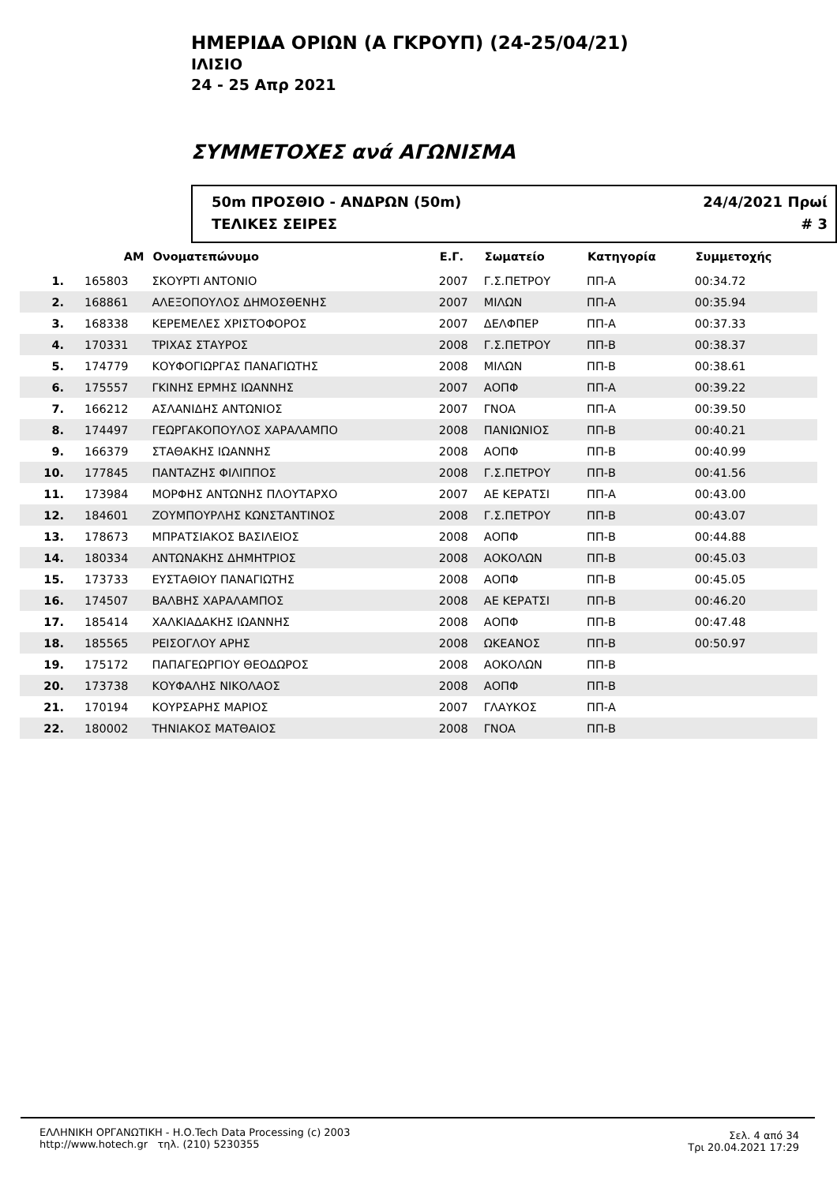ΗΜΕΡΙΔΑ ΟΡΙΩΝ (Α ΓΚΡΟΥΠ) (24-25/04/21)
ΙΛΙΣΙΟ
24 - 25 Απρ 2021
ΣΥΜΜΕΤΟΧΕΣ ανά ΑΓΩΝΙΣΜΑ
50m ΠΡΟΣΘΙΟ - ΑΝΔΡΩΝ (50m)
ΤΕΛΙΚΕΣ ΣΕΙΡΕΣ
24/4/2021 Πρωί
# 3
| | ΑΜ | Ονοματεπώνυμο | Ε.Γ. | Σωματείο | Κατηγορία | Συμμετοχής | |
| --- | --- | --- | --- | --- | --- | --- | --- |
| 1. | 165803 | ΣΚΟΥΡΤΙ ΑΝΤΟΝΙΟ | 2007 | Γ.Σ.ΠΕΤΡΟΥ | ΠΠ-Α | 00:34.72 | |
| 2. | 168861 | ΑΛΕΞΟΠΟΥΛΟΣ ΔΗΜΟΣΘΕΝΗΣ | 2007 | ΜΙΛΩΝ | ΠΠ-Α | 00:35.94 | |
| 3. | 168338 | ΚΕΡΕΜΕΛΕΣ ΧΡΙΣΤΟΦΟΡΟΣ | 2007 | ΔΕΛΦΠΕΡ | ΠΠ-Α | 00:37.33 | |
| 4. | 170331 | ΤΡΙΧΑΣ ΣΤΑΥΡΟΣ | 2008 | Γ.Σ.ΠΕΤΡΟΥ | ΠΠ-Β | 00:38.37 | |
| 5. | 174779 | ΚΟΥΦΟΓΙΩΡΓΑΣ ΠΑΝΑΓΙΩΤΗΣ | 2008 | ΜΙΛΩΝ | ΠΠ-Β | 00:38.61 | |
| 6. | 175557 | ΓΚΙΝΗΣ ΕΡΜΗΣ ΙΩΑΝΝΗΣ | 2007 | ΑΟΠΦ | ΠΠ-Α | 00:39.22 | |
| 7. | 166212 | ΑΣΛΑΝΙΔΗΣ ΑΝΤΩΝΙΟΣ | 2007 | ΓΝΟΑ | ΠΠ-Α | 00:39.50 | |
| 8. | 174497 | ΓΕΩΡΓΑΚΟΠΟΥΛΟΣ ΧΑΡΑΛΑΜΠΟ | 2008 | ΠΑΝΙΩΝΙΟΣ | ΠΠ-Β | 00:40.21 | |
| 9. | 166379 | ΣΤΑΘΑΚΗΣ ΙΩΑΝΝΗΣ | 2008 | ΑΟΠΦ | ΠΠ-Β | 00:40.99 | |
| 10. | 177845 | ΠΑΝΤΑΖΗΣ ΦΙΛΙΠΠΟΣ | 2008 | Γ.Σ.ΠΕΤΡΟΥ | ΠΠ-Β | 00:41.56 | |
| 11. | 173984 | ΜΟΡΦΗΣ ΑΝΤΩΝΗΣ ΠΛΟΥΤΑΡΧΟ | 2007 | ΑΕ ΚΕΡΑΤΣΙ | ΠΠ-Α | 00:43.00 | |
| 12. | 184601 | ΖΟΥΜΠΟΥΡΛΗΣ ΚΩΝΣΤΑΝΤΙΝΟΣ | 2008 | Γ.Σ.ΠΕΤΡΟΥ | ΠΠ-Β | 00:43.07 | |
| 13. | 178673 | ΜΠΡΑΤΣΙΑΚΟΣ ΒΑΣΙΛΕΙΟΣ | 2008 | ΑΟΠΦ | ΠΠ-Β | 00:44.88 | |
| 14. | 180334 | ΑΝΤΩΝΑΚΗΣ ΔΗΜΗΤΡΙΟΣ | 2008 | ΑΟΚΟΛΩΝ | ΠΠ-Β | 00:45.03 | |
| 15. | 173733 | ΕΥΣΤΑΘΙΟΥ ΠΑΝΑΓΙΩΤΗΣ | 2008 | ΑΟΠΦ | ΠΠ-Β | 00:45.05 | |
| 16. | 174507 | ΒΑΛΒΗΣ ΧΑΡΑΛΑΜΠΟΣ | 2008 | ΑΕ ΚΕΡΑΤΣΙ | ΠΠ-Β | 00:46.20 | |
| 17. | 185414 | ΧΑΛΚΙΑΔΑΚΗΣ ΙΩΑΝΝΗΣ | 2008 | ΑΟΠΦ | ΠΠ-Β | 00:47.48 | |
| 18. | 185565 | ΡΕΙΣΟΓΛΟΥ ΑΡΗΣ | 2008 | ΩΚΕΑΝΟΣ | ΠΠ-Β | 00:50.97 | |
| 19. | 175172 | ΠΑΠΑΓΕΩΡΓΙΟΥ ΘΕΟΔΩΡΟΣ | 2008 | ΑΟΚΟΛΩΝ | ΠΠ-Β | | |
| 20. | 173738 | ΚΟΥΦΑΛΗΣ ΝΙΚΟΛΑΟΣ | 2008 | ΑΟΠΦ | ΠΠ-Β | | |
| 21. | 170194 | ΚΟΥΡΣΑΡΗΣ ΜΑΡΙΟΣ | 2007 | ΓΛΑΥΚΟΣ | ΠΠ-Α | | |
| 22. | 180002 | ΤΗΝΙΑΚΟΣ ΜΑΤΘΑΙΟΣ | 2008 | ΓΝΟΑ | ΠΠ-Β | | |
ΕΛΛΗΝΙΚΗ ΟΡΓΑΝΩΤΙΚΗ - Η.Ο.Tech Data Processing (c) 2003
http://www.hotech.gr τηλ. (210) 5230355
Σελ. 4 από 34
Τρι 20.04.2021 17:29